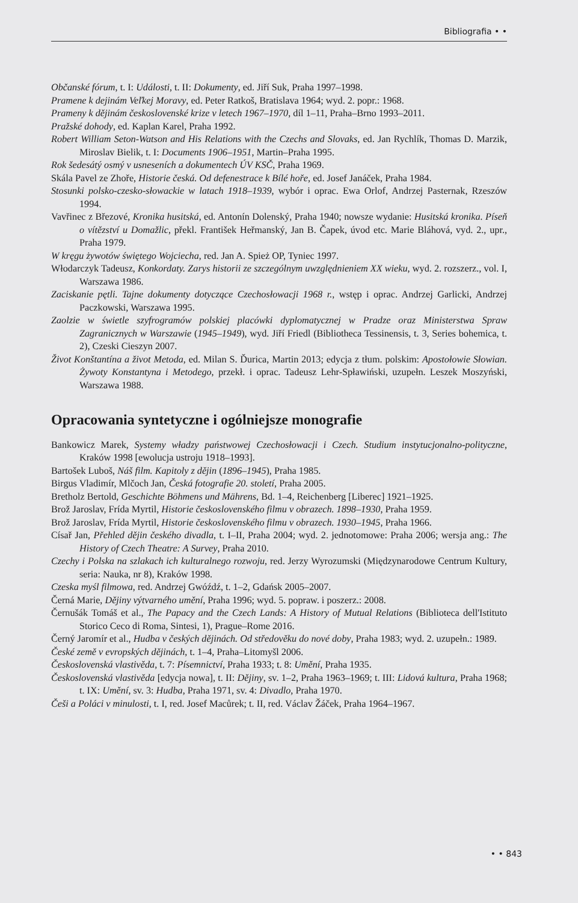Bibliografia • •
Občanské fórum, t. I: Události, t. II: Dokumenty, ed. Jiří Suk, Praha 1997–1998.
Pramene k dejinám Veľkej Moravy, ed. Peter Ratkoš, Bratislava 1964; wyd. 2. popr.: 1968.
Prameny k dějinám československé krize v letech 1967–1970, díl 1–11, Praha–Brno 1993–2011.
Pražské dohody, ed. Kaplan Karel, Praha 1992.
Robert William Seton-Watson and His Relations with the Czechs and Slovaks, ed. Jan Rychlík, Thomas D. Marzik, Miroslav Bielik, t. I: Documents 1906–1951, Martin–Praha 1995.
Rok šedesátý osmý v usneseních a dokumentech ÚV KSČ, Praha 1969.
Skála Pavel ze Zhoře, Historie česká. Od defenestrace k Bílé hoře, ed. Josef Janáček, Praha 1984.
Stosunki polsko-czesko-słowackie w latach 1918–1939, wybór i oprac. Ewa Orlof, Andrzej Pasternak, Rzeszów 1994.
Vavřinec z Březové, Kronika husitská, ed. Antonín Dolenský, Praha 1940; nowsze wydanie: Husitská kronika. Píseň o vítězství u Domažlic, překl. František Heřmanský, Jan B. Čapek, úvod etc. Marie Bláhová, vyd. 2., upr., Praha 1979.
W kręgu żywotów świętego Wojciecha, red. Jan A. Spież OP, Tyniec 1997.
Włodarczyk Tadeusz, Konkordaty. Zarys historii ze szczególnym uwzględnieniem XX wieku, wyd. 2. rozszerz., vol. I, Warszawa 1986.
Zaciskanie pętli. Tajne dokumenty dotyczące Czechosłowacji 1968 r., wstęp i oprac. Andrzej Garlicki, Andrzej Paczkowski, Warszawa 1995.
Zaolzie w świetle szyfrogramów polskiej placówki dyplomatycznej w Pradze oraz Ministerstwa Spraw Zagranicznych w Warszawie (1945–1949), wyd. Jiří Friedl (Bibliotheca Tessinensis, t. 3, Series bohemica, t. 2), Czeski Cieszyn 2007.
Život Konštantína a život Metoda, ed. Milan S. Ďurica, Martin 2013; edycja z tłum. polskim: Apostołowie Słowian. Żywoty Konstantyna i Metodego, przekł. i oprac. Tadeusz Lehr-Spławiński, uzupełn. Leszek Moszyński, Warszawa 1988.
Opracowania syntetyczne i ogólniejsze monografie
Bankowicz Marek, Systemy władzy państwowej Czechosłowacji i Czech. Studium instytucjonalno-polityczne, Kraków 1998 [ewolucja ustroju 1918–1993].
Bartošek Luboš, Náš film. Kapitoly z dějin (1896–1945), Praha 1985.
Birgus Vladimír, Mlčoch Jan, Česká fotografie 20. století, Praha 2005.
Bretholz Bertold, Geschichte Böhmens und Mährens, Bd. 1–4, Reichenberg [Liberec] 1921–1925.
Brož Jaroslav, Frída Myrtil, Historie československého filmu v obrazech. 1898–1930, Praha 1959.
Brož Jaroslav, Frída Myrtil, Historie československého filmu v obrazech. 1930–1945, Praha 1966.
Císař Jan, Přehled dějin českého divadla, t. I–II, Praha 2004; wyd. 2. jednotomowe: Praha 2006; wersja ang.: The History of Czech Theatre: A Survey, Praha 2010.
Czechy i Polska na szlakach ich kulturalnego rozwoju, red. Jerzy Wyrozumski (Międzynarodowe Centrum Kultury, seria: Nauka, nr 8), Kraków 1998.
Czeska myśl filmowa, red. Andrzej Gwóźdź, t. 1–2, Gdańsk 2005–2007.
Černá Marie, Dějiny výtvarného umění, Praha 1996; wyd. 5. popraw. i poszerz.: 2008.
Černušák Tomáš et al., The Papacy and the Czech Lands: A History of Mutual Relations (Biblioteca dell'Istituto Storico Ceco di Roma, Sintesi, 1), Prague–Rome 2016.
Černý Jaromír et al., Hudba v českých dějinách. Od středověku do nové doby, Praha 1983; wyd. 2. uzupełn.: 1989.
České země v evropských dějinách, t. 1–4, Praha–Litomyšl 2006.
Československá vlastivěda, t. 7: Písemnictví, Praha 1933; t. 8: Umění, Praha 1935.
Československá vlastivěda [edycja nowa], t. II: Dějiny, sv. 1–2, Praha 1963–1969; t. III: Lidová kultura, Praha 1968; t. IX: Umění, sv. 3: Hudba, Praha 1971, sv. 4: Divadlo, Praha 1970.
Češi a Poláci v minulosti, t. I, red. Josef Macůrek; t. II, red. Václav Žáček, Praha 1964–1967.
• • 843